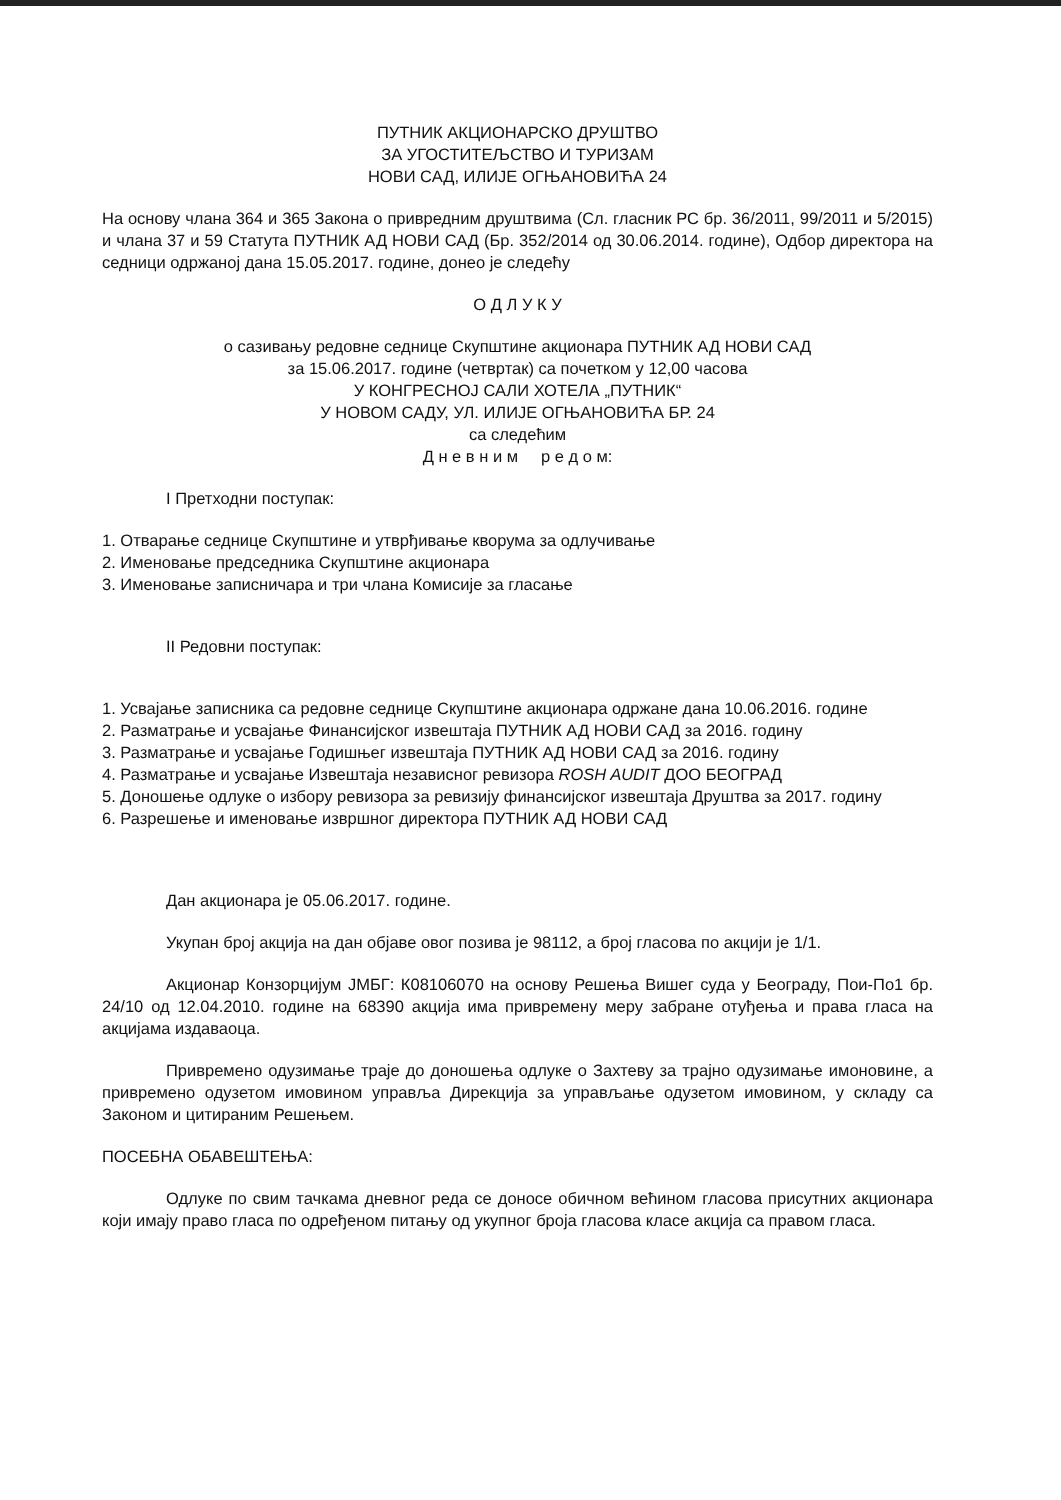ПУТНИК АКЦИОНАРСКО ДРУШТВО
ЗА УГОСТИТЕЉСТВО И ТУРИЗАМ
НОВИ САД, ИЛИЈЕ ОГЊАНОВИЋА 24
На основу члана 364 и 365 Закона о привредним друштвима (Сл. гласник РС бр. 36/2011, 99/2011 и 5/2015) и члана 37 и 59 Статута ПУТНИК АД НОВИ САД (Бр. 352/2014 од 30.06.2014. године), Одбор директора на седници одржаној дана 15.05.2017. године, донео је следећу
О Д Л У К У
о сазивању редовне седнице Скупштине акционара ПУТНИК АД НОВИ САД
за 15.06.2017. године (четвртак) са почетком у 12,00 часова
У КОНГРЕСНОЈ САЛИ ХОТЕЛА „ПУТНИК“
У НОВОМ САДУ, УЛ. ИЛИЈЕ ОГЊАНОВИЋА БР. 24
са следећим
Д н е в н и м р е д о м:
I Претходни поступак:
1. Отварање седнице Скупштине и утврђивање кворума за одлучивање
2. Именовање председника Скупштине акционара
3. Именовање записничара и три члана Комисије за гласање
II Редовни поступак:
1. Усвајање записника са редовне седнице Скупштине акционара одржане дана 10.06.2016. године
2. Разматрање и усвајање Финансијског извештаја ПУТНИК АД НОВИ САД за 2016. годину
3. Разматрање и усвајање Годишњег извештаја ПУТНИК АД НОВИ САД за 2016. годину
4. Разматрање и усвајање Извештаја независног ревизора ROSH AUDIT ДОО БЕОГРАД
5. Доношење одлуке о избору ревизора за ревизију финансијског извештаја Друштва за 2017. годину
6. Разрешење и именовање извршног директора ПУТНИК АД НОВИ САД
Дан акционара је 05.06.2017. године.
Укупан број акција на дан објаве овог позива је 98112, а број гласова по акцији је 1/1.
Акционар Конзорцијум ЈМБГ: К08106070 на основу Решења Вишег суда у Београду, Пои-По1 бр. 24/10 од 12.04.2010. године на 68390 акција има привремену меру забране отуђења и права гласа на акцијама издаваоца.
Привремено одузимање траје до доношења одлуке о Захтеву за трајно одузимање имоновине, а привремено одузетом имовином управља Дирекција за управљање одузетом имовином, у складу са Законом и цитираним Решењем.
ПОСЕБНА ОБАВЕШТЕЊА:
Одлуке по свим тачкама дневног реда се доносе обичном већином гласова присутних акционара који имају право гласа по одређеном питању од укупног броја гласова класе акција са правом гласа.